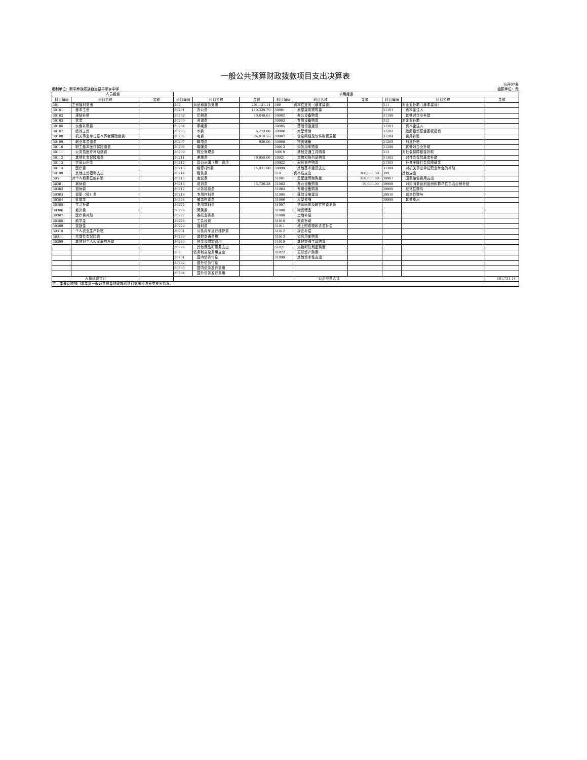一般公共预算财政拨款项目支出决算表
公开07表
编制单位：新平彝族傣族自治县平掌乡中学 金额单位：元
| 人员经费 | | | 公用经费 | | | | | | | | |
| --- | --- | --- | --- | --- | --- | --- | --- | --- | --- | --- | --- |
| 科目编码 | 科目名称 | 金额 | 科目编码 | 科目名称 | 金额 | 科目编码 | 科目名称 | 金额 | 科目编码 | 科目名称 | 金额 |
| 301 | 工资福利支出 | | 302 | 商品和服务支出 | 201,131.14 | 309 | 资本性支出（基本建设） | | 311 | 对企业补助（基本建设） | |
| 30101 | 基本工资 | | 30201 | 办公费 | 110,329.70 | 30901 | 房屋建筑物购建 | | 31101 | 资本金注入 | |
| 30102 | 津贴补贴 | | 30202 | 印刷费 | 10,848.61 | 30902 | 办公设备购置 | | 31199 | 其他对企业补助 | |
| 30103 | 奖金 | | 30203 | 咨询费 | | 30903 | 专用设备购置 | | 312 | 对企业补助 | |
| 30106 | 伙食补助费 | | 30204 | 手续费 | | 30905 | 基础设施建设 | | 31201 | 资本金注入 | |
| 30107 | 绩效工资 | | 30205 | 水费 | 6,273.00 | 30906 | 大型修缮 | | 31203 | 政府投资基金股权投资 | |
| 30108 | 机关事业单位基本养老保险缴费 | | 30206 | 电费 | 26,018.55 | 30907 | 信息网络及软件购置更新 | | 31204 | 费用补贴 | |
| 30109 | 职业年金缴费 | | 30207 | 邮电费 | 936.00 | 30908 | 物资储备 | | 31205 | 利息补贴 | |
| 30110 | 职工基本医疗保险缴费 | | 30208 | 取暖费 | | 30913 | 公务用车购置 | | 31299 | 其他对企业补助 | |
| 30111 | 公务员医疗补助缴费 | | 30209 | 物业管理费 | | 30919 | 其他交通工具购置 | | 313 | 对社会保障基金补助 | |
| 30112 | 其他社会保障缴费 | | 30211 | 差旅费 | 16,958.00 | 20921 | 文物和陈列品购置 | | 31302 | 对社会保险基金补助 | |
| 30113 | 住房公积金 | | 30212 | 因公出国（境）费用 | | 30922 | 无形资产购置 | | 31303 | 补充全国社会保障基金 | |
| 30114 | 医疗费 | | 30213 | 维修(护)费 | 14,031.00 | 30999 | 其他基本建设支出 | | 31304 | 对机关事业单位职业年金的补助 | |
| 30199 | 其他工资福利支出 | | 30214 | 租赁费 | | 310 | 资本性支出 | 360,600.00 | 399 | 其他支出 | |
| 303 | 对个人和家庭的补助 | | 30215 | 会议费 | | 31001 | 房屋建筑物购建 | 350,000.00 | 39907 | 国家赔偿费用支出 | |
| 30301 | 离休费 | | 30216 | 培训费 | 15,736.28 | 31002 | 办公设备购置 | 10,600.00 | 39908 | 对民间非营利组织和群众性自治组织补贴 | |
| 30302 | 退休费 | | 30217 | 公务接待费 | | 31003 | 专用设备购置 | | 39909 | 经常性赠与 | |
| 30303 | 退职（役）费 | | 30218 | 专用材料费 | | 31005 | 基础设施建设 | | 39910 | 资本性赠与 | |
| 30304 | 抚恤金 | | 30224 | 被装购置费 | | 31006 | 大型修缮 | | 39999 | 其他支出 | |
| 30305 | 生活补助 | | 30225 | 专用燃料费 | | 31007 | 信息网络及软件购置更新 | | | | |
| 30306 | 救济费 | | 30226 | 劳务费 | | 31008 | 物资储备 | | | | |
| 30307 | 医疗费补助 | | 30227 | 委托业务费 | | 31009 | 土地补偿 | | | | |
| 30308 | 助学金 | | 30228 | 工会经费 | | 31010 | 安置补助 | | | | |
| 30309 | 奖励金 | | 30229 | 福利费 | | 31011 | 地上附着物和青苗补偿 | | | | |
| 30310 | 个人农业生产补贴 | | 30231 | 公务用车运行维护费 | | 31012 | 拆迁补偿 | | | | |
| 30311 | 代缴社会保险费 | | 30239 | 其他交通费用 | | 31013 | 公务用车购置 | | | | |
| 30399 | 其他对个人和家庭的补助 | | 30240 | 税金及附加费用 | | 31019 | 其他交通工具购置 | | | | |
| | | | 30299 | 其他商品和服务支出 | | 31021 | 文物和陈列品购置 | | | | |
| | | | 307 | 债务利息及费用支出 | | 31022 | 无形资产购置 | | | | |
| | | | 30701 | 国内债务付息 | | 31099 | 其他资本性支出 | | | | |
| | | | 30702 | 国外债务付息 | | | | | | | |
| | | | 30703 | 国内债务发行费用 | | | | | | | |
| | | | 30704 | 国外债务发行费用 | | | | | | | |
| 人员经费合计 | | | 公用经费合计 | | | | | | | | 561,731.14 |
| 注：本表反映部门本年度一般公共预算财政拨款项目支出经济分类支出情况。 | | | | | | | | | | | |